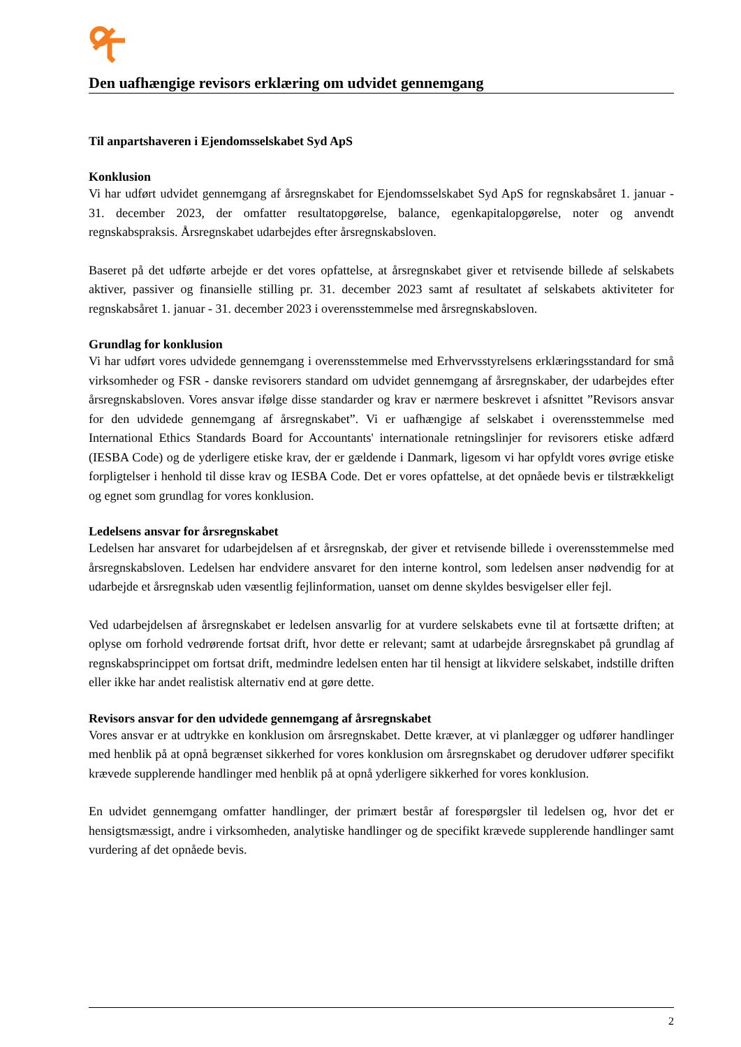Den uafhængige revisors erklæring om udvidet gennemgang
Til anpartshaveren i Ejendomsselskabet Syd ApS
Konklusion
Vi har udført udvidet gennemgang af årsregnskabet for Ejendomsselskabet Syd ApS for regnskabsåret 1. januar - 31. december 2023, der omfatter resultatopgørelse, balance, egenkapitalopgørelse, noter og anvendt regnskabspraksis. Årsregnskabet udarbejdes efter årsregnskabsloven.
Baseret på det udførte arbejde er det vores opfattelse, at årsregnskabet giver et retvisende billede af selskabets aktiver, passiver og finansielle stilling pr. 31. december 2023 samt af resultatet af selskabets aktiviteter for regnskabsåret 1. januar - 31. december 2023 i overensstemmelse med årsregnskabsloven.
Grundlag for konklusion
Vi har udført vores udvidede gennemgang i overensstemmelse med Erhvervsstyrelsens erklæringsstandard for små virksomheder og FSR - danske revisorers standard om udvidet gennemgang af årsregnskaber, der udarbejdes efter årsregnskabsloven. Vores ansvar ifølge disse standarder og krav er nærmere beskrevet i afsnittet ”Revisors ansvar for den udvidede gennemgang af årsregnskabet”. Vi er uafhængige af selskabet i overensstemmelse med International Ethics Standards Board for Accountants' internationale retningslinjer for revisorers etiske adfærd (IESBA Code) og de yderligere etiske krav, der er gældende i Danmark, ligesom vi har opfyldt vores øvrige etiske forpligtelser i henhold til disse krav og IESBA Code. Det er vores opfattelse, at det opnåede bevis er tilstrækkeligt og egnet som grundlag for vores konklusion.
Ledelsens ansvar for årsregnskabet
Ledelsen har ansvaret for udarbejdelsen af et årsregnskab, der giver et retvisende billede i overensstemmelse med årsregnskabsloven. Ledelsen har endvidere ansvaret for den interne kontrol, som ledelsen anser nødvendig for at udarbejde et årsregnskab uden væsentlig fejlinformation, uanset om denne skyldes besvigelser eller fejl.
Ved udarbejdelsen af årsregnskabet er ledelsen ansvarlig for at vurdere selskabets evne til at fortsætte driften; at oplyse om forhold vedrørende fortsat drift, hvor dette er relevant; samt at udarbejde årsregnskabet på grundlag af regnskabsprincippet om fortsat drift, medmindre ledelsen enten har til hensigt at likvidere selskabet, indstille driften eller ikke har andet realistisk alternativ end at gøre dette.
Revisors ansvar for den udvidede gennemgang af årsregnskabet
Vores ansvar er at udtrykke en konklusion om årsregnskabet. Dette kræver, at vi planlægger og udfører handlinger med henblik på at opnå begrænset sikkerhed for vores konklusion om årsregnskabet og derudover udfører specifikt krævede supplerende handlinger med henblik på at opnå yderligere sikkerhed for vores konklusion.
En udvidet gennemgang omfatter handlinger, der primært består af forespørgsler til ledelsen og, hvor det er hensigtsmæssigt, andre i virksomheden, analytiske handlinger og de specifikt krævede supplerende handlinger samt vurdering af det opnåede bevis.
2